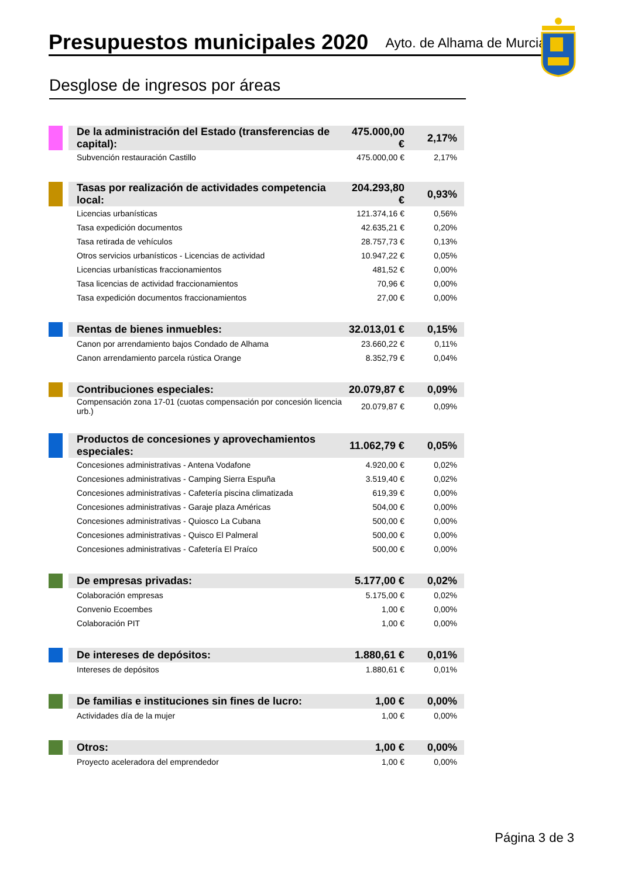Presupuestos municipales 2020
Ayto. de Alhama de Murcia
Desglose de ingresos por áreas
| | | De la administración del Estado (transferencias de capital): | 475.000,00 € | 2,17% |
| | | Subvención restauración Castillo | 475.000,00 € | 2,17% |
| | | Tasas por realización de actividades competencia local: | 204.293,80 € | 0,93% |
| | | Licencias urbanísticas | 121.374,16 € | 0,56% |
| | | Tasa expedición documentos | 42.635,21 € | 0,20% |
| | | Tasa retirada de vehículos | 28.757,73 € | 0,13% |
| | | Otros servicios urbanísticos - Licencias de actividad | 10.947,22 € | 0,05% |
| | | Licencias urbanísticas fraccionamientos | 481,52 € | 0,00% |
| | | Tasa licencias de actividad fraccionamientos | 70,96 € | 0,00% |
| | | Tasa expedición documentos fraccionamientos | 27,00 € | 0,00% |
| | | Rentas de bienes inmuebles: | 32.013,01 € | 0,15% |
| | | Canon por arrendamiento bajos Condado de Alhama | 23.660,22 € | 0,11% |
| | | Canon arrendamiento parcela rústica Orange | 8.352,79 € | 0,04% |
| | | Contribuciones especiales: | 20.079,87 € | 0,09% |
| | | Compensación zona 17-01 (cuotas compensación por concesión licencia urb.) | 20.079,87 € | 0,09% |
| | | Productos de concesiones y aprovechamientos especiales: | 11.062,79 € | 0,05% |
| | | Concesiones administrativas - Antena Vodafone | 4.920,00 € | 0,02% |
| | | Concesiones administrativas - Camping Sierra Espuña | 3.519,40 € | 0,02% |
| | | Concesiones administrativas - Cafetería piscina climatizada | 619,39 € | 0,00% |
| | | Concesiones administrativas - Garaje plaza Américas | 504,00 € | 0,00% |
| | | Concesiones administrativas - Quiosco La Cubana | 500,00 € | 0,00% |
| | | Concesiones administrativas - Quisco El Palmeral | 500,00 € | 0,00% |
| | | Concesiones administrativas - Cafetería El Praíco | 500,00 € | 0,00% |
| | | De empresas privadas: | 5.177,00 € | 0,02% |
| | | Colaboración empresas | 5.175,00 € | 0,02% |
| | | Convenio Ecoembes | 1,00 € | 0,00% |
| | | Colaboración PIT | 1,00 € | 0,00% |
| | | De intereses de depósitos: | 1.880,61 € | 0,01% |
| | | Intereses de depósitos | 1.880,61 € | 0,01% |
| | | De familias e instituciones sin fines de lucro: | 1,00 € | 0,00% |
| | | Actividades día de la mujer | 1,00 € | 0,00% |
| | | Otros: | 1,00 € | 0,00% |
| | | Proyecto aceleradora del emprendedor | 1,00 € | 0,00% |
Página 3 de 3